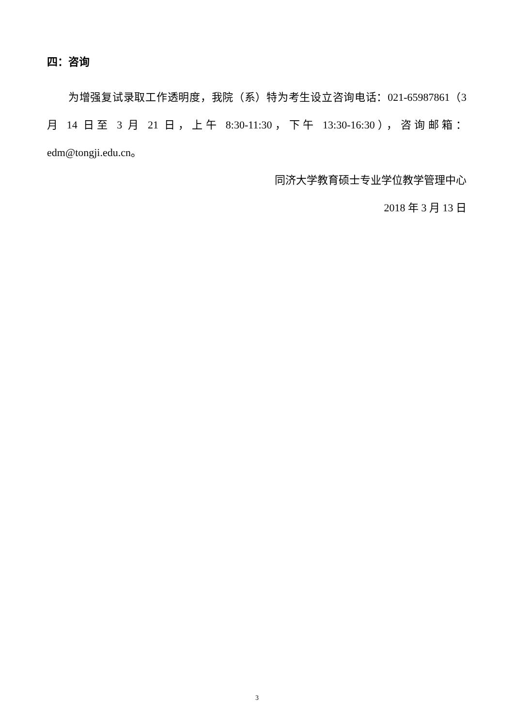四：咨询
为增强复试录取工作透明度，我院（系）特为考生设立咨询电话：021-65987861（3 月 14 日至 3 月 21 日，上午 8:30-11:30，下午 13:30-16:30），咨询邮箱：edm@tongji.edu.cn。
同济大学教育硕士专业学位教学管理中心
2018 年 3 月 13 日
3